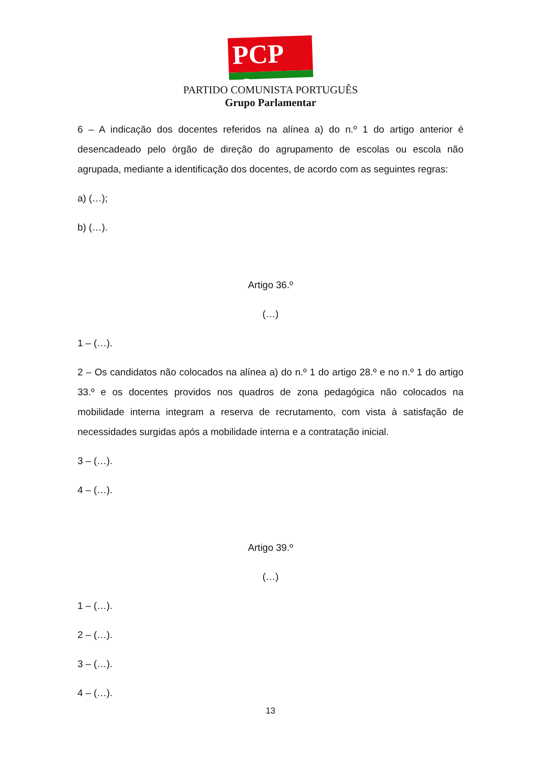PCP ☭
PARTIDO COMUNISTA PORTUGUÊS
Grupo Parlamentar
6 – A indicação dos docentes referidos na alínea a) do n.º 1 do artigo anterior é desencadeado pelo órgão de direção do agrupamento de escolas ou escola não agrupada, mediante a identificação dos docentes, de acordo com as seguintes regras:
a) (…);
b) (…).
Artigo 36.º
(…)
1 – (…).
2 – Os candidatos não colocados na alínea a) do n.º 1 do artigo 28.º e no n.º 1 do artigo 33.º e os docentes providos nos quadros de zona pedagógica não colocados na mobilidade interna integram a reserva de recrutamento, com vista à satisfação de necessidades surgidas após a mobilidade interna e a contratação inicial.
3 – (…).
4 – (…).
Artigo 39.º
(…)
1 – (…).
2 – (…).
3 – (…).
4 – (…).
13